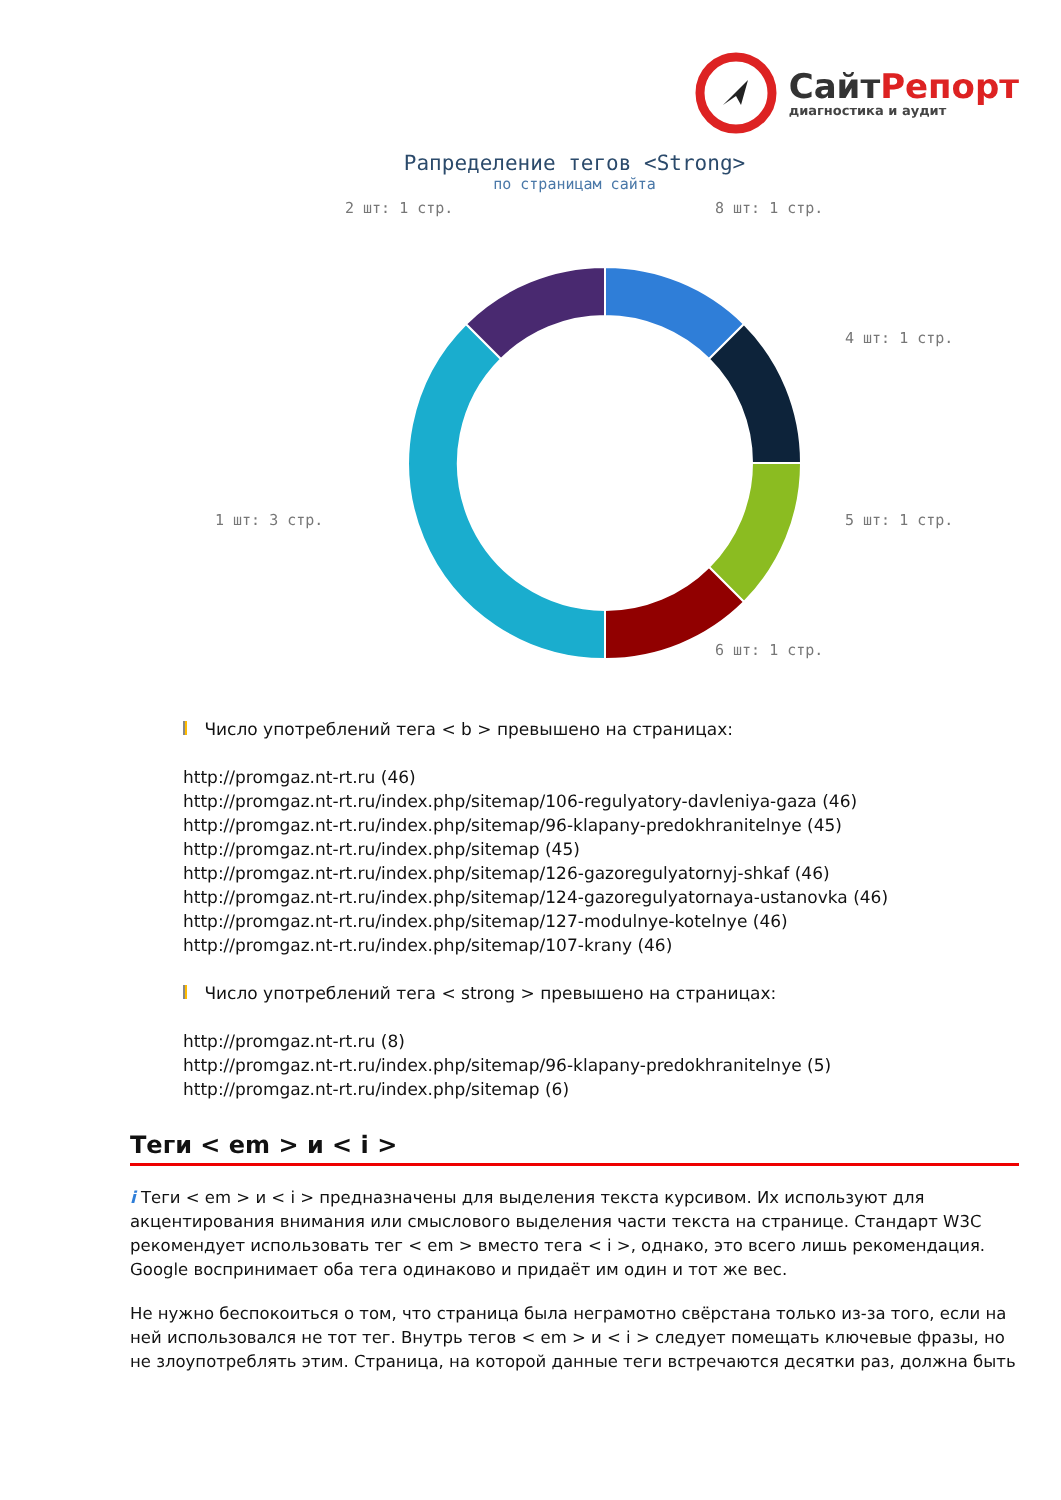СайтРепорт
диагностика и аудит
Рапределение тегов <Strong>
по страницам сайта
8 шт: 1 стр.
4 шт: 1 стр.
5 шт: 1 стр.
6 шт: 1 стр.
1 шт: 3 стр.
2 шт: 1 стр.
Число употреблений тега < b > превышено на страницах:
http://promgaz.nt-rt.ru (46)
http://promgaz.nt-rt.ru/index.php/sitemap/106-regulyatory-davleniya-gaza (46)
http://promgaz.nt-rt.ru/index.php/sitemap/96-klapany-predokhranitelnye (45)
http://promgaz.nt-rt.ru/index.php/sitemap (45)
http://promgaz.nt-rt.ru/index.php/sitemap/126-gazoregulyatornyj-shkaf (46)
http://promgaz.nt-rt.ru/index.php/sitemap/124-gazoregulyatornaya-ustanovka (46)
http://promgaz.nt-rt.ru/index.php/sitemap/127-modulnye-kotelnye (46)
http://promgaz.nt-rt.ru/index.php/sitemap/107-krany (46)
Число употреблений тега < strong > превышено на страницах:
http://promgaz.nt-rt.ru (8)
http://promgaz.nt-rt.ru/index.php/sitemap/96-klapany-predokhranitelnye (5)
http://promgaz.nt-rt.ru/index.php/sitemap (6)
Теги < em > и < i >
i Теги < em > и < i > предназначены для выделения текста курсивом. Их используют для акцентирования внимания или смыслового выделения части текста на странице. Стандарт W3C рекомендует использовать тег < em > вместо тега < i >, однако, это всего лишь рекомендация. Google воспринимает оба тега одинаково и придаёт им один и тот же вес.
Не нужно беспокоиться о том, что страница была неграмотно свёрстана только из-за того, если на ней использовался не тот тег. Внутрь тегов < em > и < i > следует помещать ключевые фразы, но не злоупотреблять этим. Страница, на которой данные теги встречаются десятки раз, должна быть